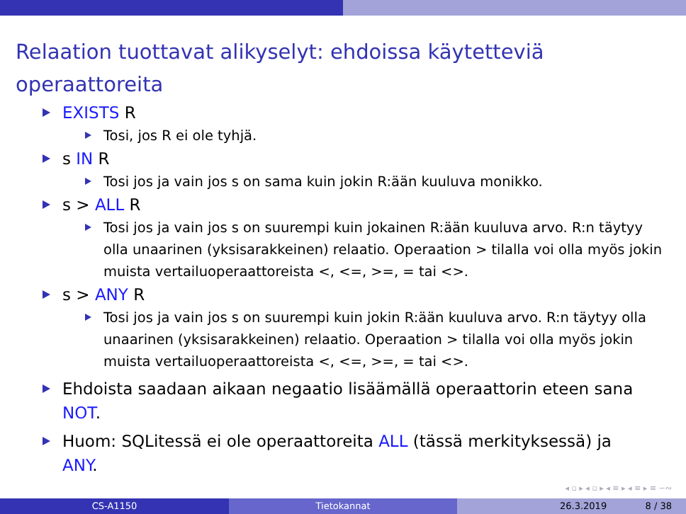Relaation tuottavat alikyselyt: ehdoissa käytetteviä operaattoreita
EXISTS R
Tosi, jos R ei ole tyhjä.
s IN R
Tosi jos ja vain jos s on sama kuin jokin R:ään kuuluva monikko.
s > ALL R
Tosi jos ja vain jos s on suurempi kuin jokainen R:ään kuuluva arvo. R:n täytyy olla unaarinen (yksisarakkeinen) relaatio. Operaation > tilalla voi olla myös jokin muista vertailuoperaattoreista <, <=, >=, = tai <>.
s > ANY R
Tosi jos ja vain jos s on suurempi kuin jokin R:ään kuuluva arvo. R:n täytyy olla unaarinen (yksisarakkeinen) relaatio. Operaation > tilalla voi olla myös jokin muista vertailuoperaattoreista <, <=, >=, = tai <>.
Ehdoista saadaan aikaan negaatio lisäämällä operaattorin eteen sana NOT.
Huom: SQLitessä ei ole operaattoreita ALL (tässä merkityksessä) ja ANY.
◂ ▫ ▸ ◂ ▫ ▸ ◂ ≡ ▸ ◂ ≡ ▸ ≡ ∽∾
CS-A1150 Tietokannat 26.3.2019 8 / 38